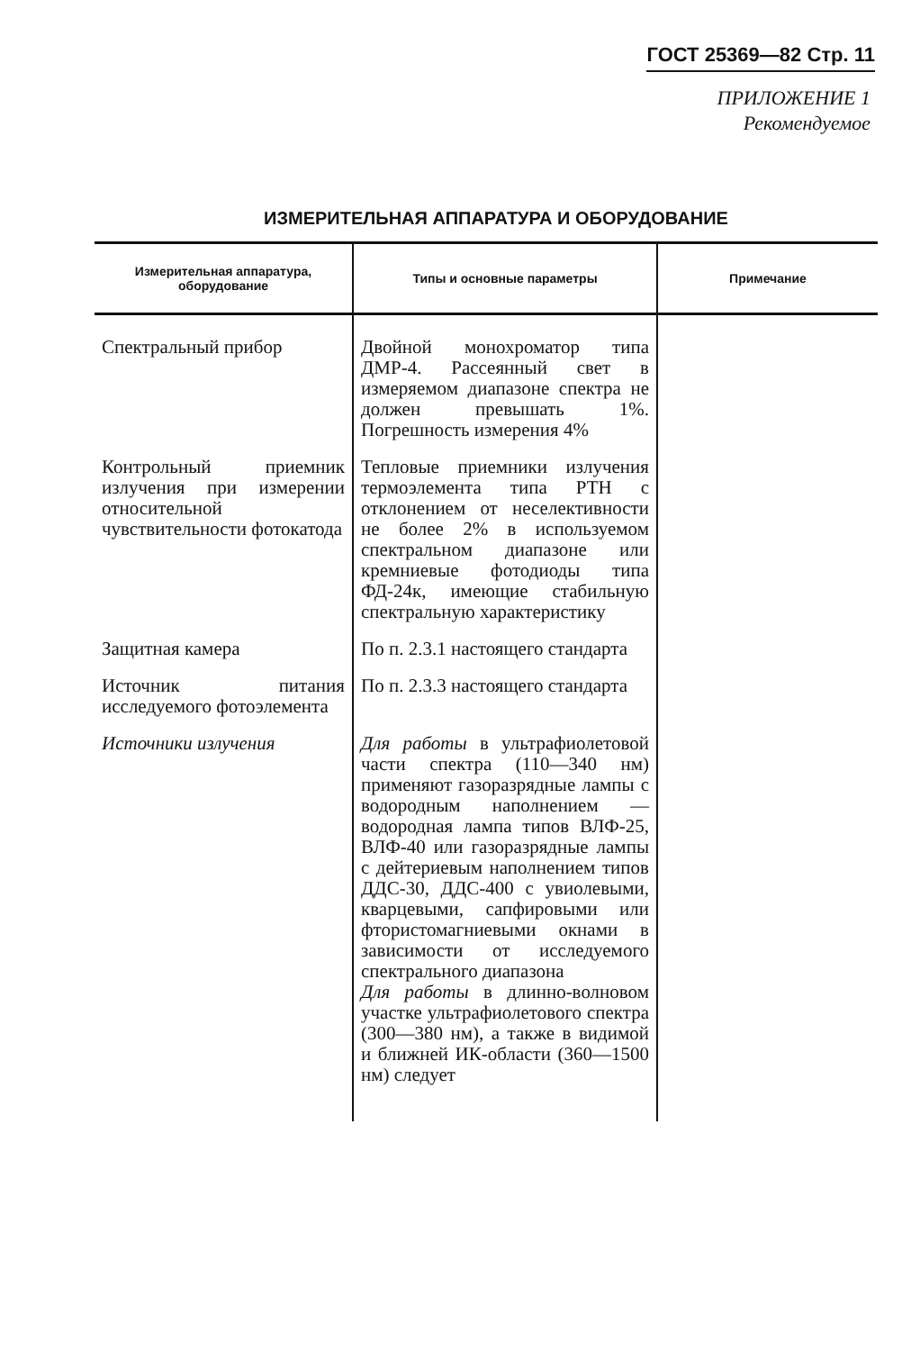ГОСТ 25369—82 Стр. 11
ПРИЛОЖЕНИЕ 1
Рекомендуемое
ИЗМЕРИТЕЛЬНАЯ АППАРАТУРА И ОБОРУДОВАНИЕ
| Измерительная аппаратура, оборудование | Типы и основные параметры | Примечание |
| --- | --- | --- |
| Спектральный прибор | Двойной монохроматор типа ДМР-4. Рассеянный свет в измеряемом диапазоне спектра не должен превышать 1%. Погрешность измерения 4% | |
| Контрольный приемник излучения при измерении относительной чувствительности фотокатода | Тепловые приемники излучения термоэлемента типа РТН с отклонением от неселективности не более 2% в используемом спектральном диапазоне или кремниевые фотодиоды типа ФД-24к, имеющие стабильную спектральную характеристику | |
| Защитная камера | По п. 2.3.1 настоящего стандарта | |
| Источник питания исследуемого фотоэлемента | По п. 2.3.3 настоящего стандарта | |
| Источники излучения | Для работы в ультрафиолетовой части спектра (110—340 нм) применяют газоразрядные лампы с водородным наполнением — водородная лампа типов ВЛФ-25, ВЛФ-40 или газоразрядные лампы с дейтериевым наполнением типов ДДС-30, ДДС-400 с увиолевыми, кварцевыми, сапфировыми или фтористомагниевыми окнами в зависимости от исследуемого спектрального диапазона Для работы в длинно-волновом участке ультрафиолетового спектра (300—380 нм), а также в видимой и ближней ИК-области (360—1500 нм) следует | |